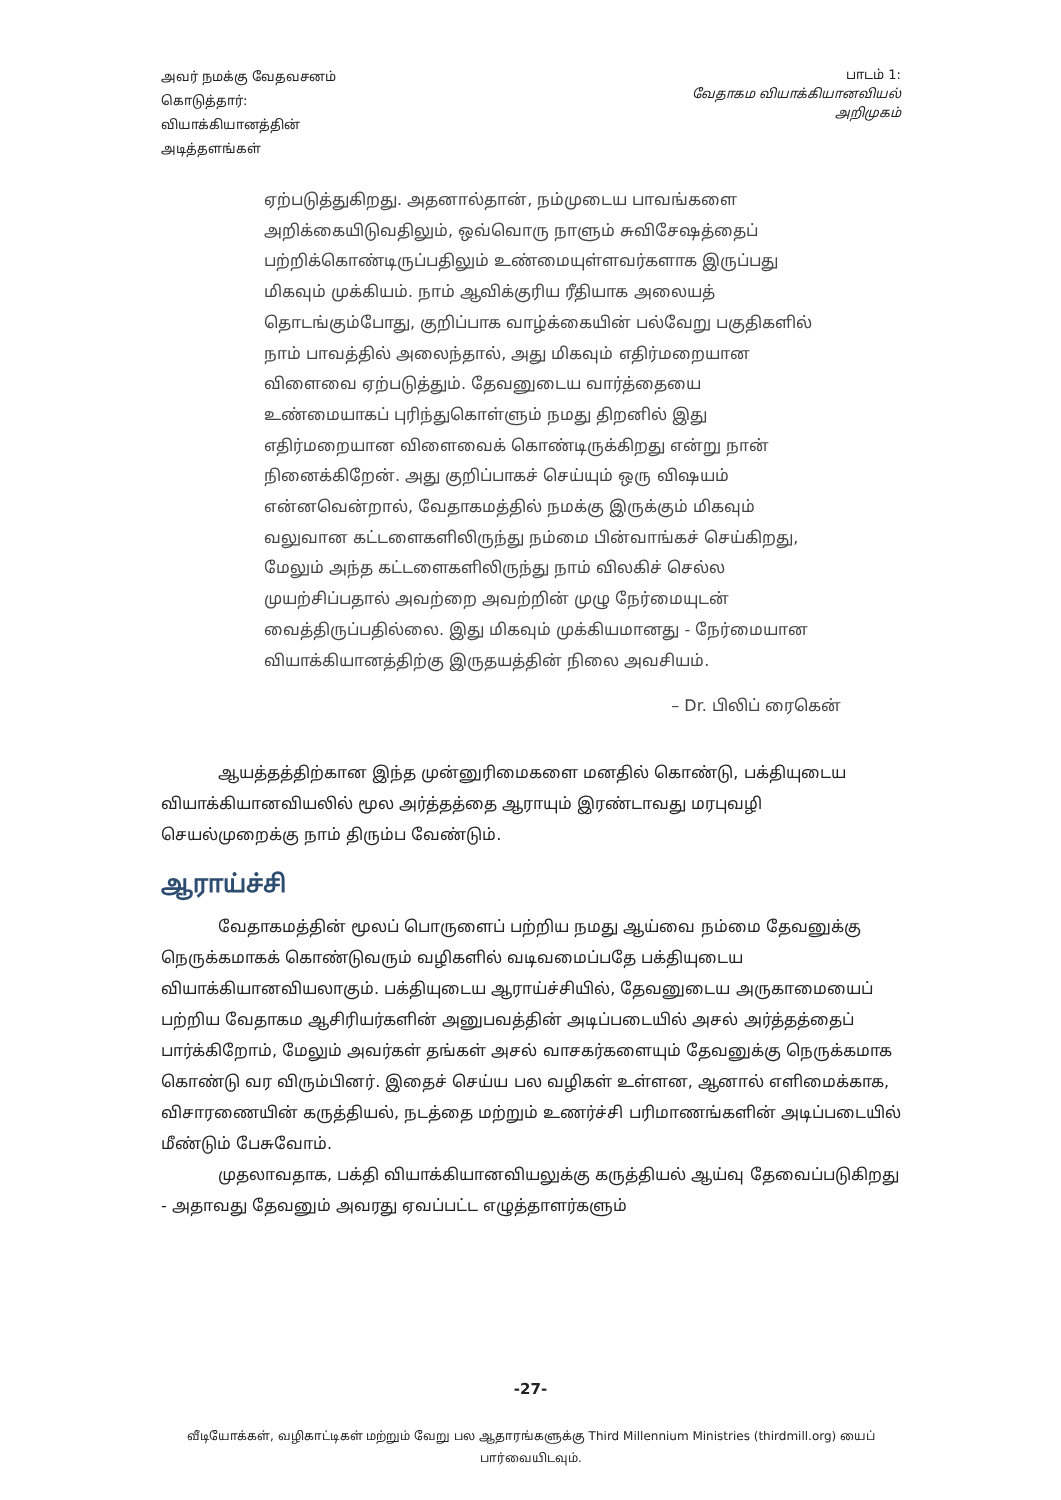அவர் நமக்கு வேதவசனம்
கொடுத்தார்:
வியாக்கியானத்தின்
அடித்தளங்கள்
பாடம் 1:
வேதாகம வியாக்கியானவியல்
அறிமுகம்
ஏற்படுத்துகிறது. அதனால்தான், நம்முடைய பாவங்களை அறிக்கையிடுவதிலும், ஒவ்வொரு நாளும் சுவிசேஷத்தைப் பற்றிக்கொண்டிருப்பதிலும் உண்மையுள்ளவர்களாக இருப்பது மிகவும் முக்கியம். நாம் ஆவிக்குரிய ரீதியாக அலையத் தொடங்கும்போது, குறிப்பாக வாழ்க்கையின் பல்வேறு பகுதிகளில் நாம் பாவத்தில் அலைந்தால், அது மிகவும் எதிர்மறையான விளைவை ஏற்படுத்தும். தேவனுடைய வார்த்தையை உண்மையாகப் புரிந்துகொள்ளும் நமது திறனில் இது எதிர்மறையான விளைவைக் கொண்டிருக்கிறது என்று நான் நினைக்கிறேன். அது குறிப்பாகச் செய்யும் ஒரு விஷயம் என்னவென்றால், வேதாகமத்தில் நமக்கு இருக்கும் மிகவும் வலுவான கட்டளைகளிலிருந்து நம்மை பின்வாங்கச் செய்கிறது, மேலும் அந்த கட்டளைகளிலிருந்து நாம் விலகிச் செல்ல முயற்சிப்பதால் அவற்றை அவற்றின் முழு நேர்மையுடன் வைத்திருப்பதில்லை. இது மிகவும் முக்கியமானது - நேர்மையான வியாக்கியானத்திற்கு இருதயத்தின் நிலை அவசியம்.
– Dr. பிலிப் ரைகென்
ஆயத்தத்திற்கான இந்த முன்னுரிமைகளை மனதில் கொண்டு, பக்தியுடைய வியாக்கியானவியலில் மூல அர்த்தத்தை ஆராயும் இரண்டாவது மரபுவழி செயல்முறைக்கு நாம் திரும்ப வேண்டும்.
ஆராய்ச்சி
வேதாகமத்தின் மூலப் பொருளைப் பற்றிய நமது ஆய்வை நம்மை தேவனுக்கு நெருக்கமாகக் கொண்டுவரும் வழிகளில் வடிவமைப்பதே பக்தியுடைய வியாக்கியானவியலாகும். பக்தியுடைய ஆராய்ச்சியில், தேவனுடைய அருகாமையைப் பற்றிய வேதாகம ஆசிரியர்களின் அனுபவத்தின் அடிப்படையில் அசல் அர்த்தத்தைப் பார்க்கிறோம், மேலும் அவர்கள் தங்கள் அசல் வாசகர்களையும் தேவனுக்கு நெருக்கமாக கொண்டு வர விரும்பினர். இதைச் செய்ய பல வழிகள் உள்ளன, ஆனால் எளிமைக்காக, விசாரணையின் கருத்தியல், நடத்தை மற்றும் உணர்ச்சி பரிமாணங்களின் அடிப்படையில் மீண்டும் பேசுவோம்.
முதலாவதாக, பக்தி வியாக்கியானவியலுக்கு கருத்தியல் ஆய்வு தேவைப்படுகிறது - அதாவது தேவனும் அவரது ஏவப்பட்ட எழுத்தாளர்களும்
-27-
வீடியோக்கள், வழிகாட்டிகள் மற்றும் வேறு பல ஆதாரங்களுக்கு Third Millennium Ministries (thirdmill.org) யைப் பார்வையிடவும்.